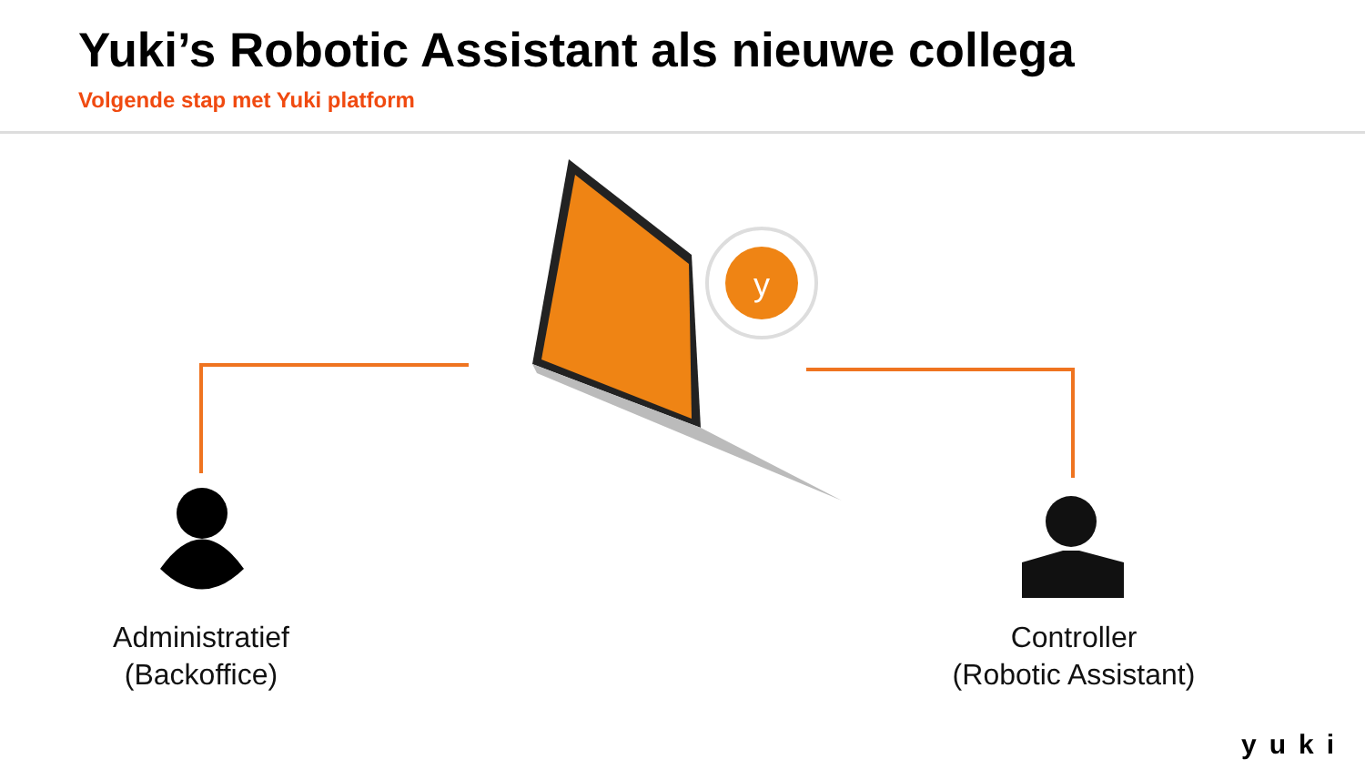Yuki’s Robotic Assistant als nieuwe collega
Volgende stap met Yuki platform
y
Administratief
(Backoffice)
Controller
(Robotic Assistant)
yuki